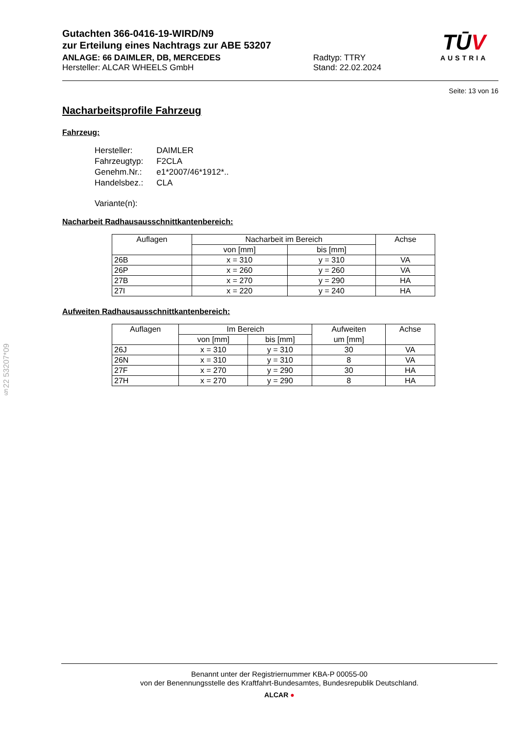TŪV
AUSTRIA
Gutachten 366-0416-19-WIRD/N9
zur Erteilung eines Nachtrags zur ABE 53207
ANLAGE: 66 DAIMLER, DB, MERCEDES
Hersteller: ALCAR WHEELS GmbH
Radtyp: TTRY
Stand: 22.02.2024
Seite: 13 von 16
Nacharbeitsprofile Fahrzeug
Fahrzeug:
| Hersteller: | DAIMLER |
| Fahrzeugtyp: | F2CLA |
| Genehm.Nr.: | e1*2007/46*1912*.. |
| Handelsbez.: | CLA |
| Variante(n): | |
Nacharbeit Radhausausschnittkantenbereich:
| Auflagen | Nacharbeit im Bereich | | Achse |
| | von [mm] | bis [mm] | |
| 26B | x = 310 | y = 310 | VA |
| 26P | x = 260 | y = 260 | VA |
| 27B | x = 270 | y = 290 | HA |
| 27I | x = 220 | y = 240 | HA |
Aufweiten Radhausausschnittkantenbereich:
| Auflagen | Im Bereich | | Aufweiten | Achse |
| | von [mm] | bis [mm] | um [mm] | |
| 26J | x = 310 | y = 310 | 30 | VA |
| 26N | x = 310 | y = 310 | 8 | VA |
| 27F | x = 270 | y = 290 | 30 | HA |
| 27H | x = 270 | y = 290 | 8 | HA |
§22 53207*09
Benannt unter der Registriernummer KBA-P 00055-00
von der Benennungsstelle des Kraftfahrt-Bundesamtes, Bundesrepublik Deutschland.
ALCAR ●